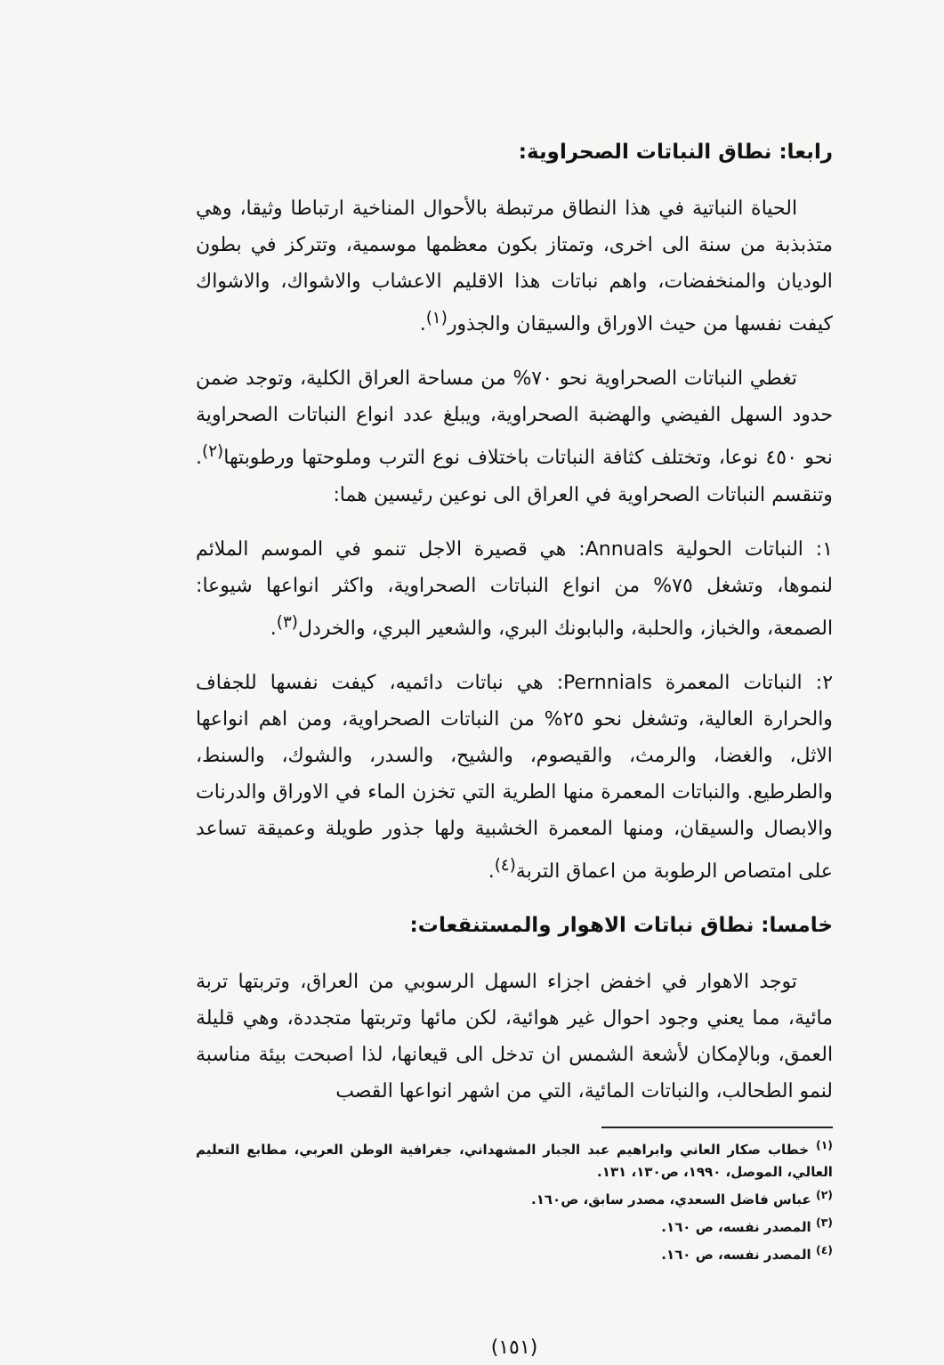رابعا: نطاق النباتات الصحراوية:
الحياة النباتية في هذا النطاق مرتبطة بالأحوال المناخية ارتباطا وثيقا، وهي متذبذبة من سنة الى اخرى، وتمتاز بكون معظمها موسمية، وتتركز في بطون الوديان والمنخفضات، واهم نباتات هذا الاقليم الاعشاب والاشواك، والاشواك كيفت نفسها من حيث الاوراق والسيقان والجذور<sup>(١)</sup>.
تغطي النباتات الصحراوية نحو ٧٠% من مساحة العراق الكلية، وتوجد ضمن حدود السهل الفيضي والهضبة الصحراوية، ويبلغ عدد انواع النباتات الصحراوية نحو ٤٥٠ نوعا، وتختلف كثافة النباتات باختلاف نوع الترب وملوحتها ورطوبتها<sup>(٢)</sup>. وتنقسم النباتات الصحراوية في العراق الى نوعين رئيسين هما:
١: النباتات الحولية Annuals: هي قصيرة الاجل تنمو في الموسم الملائم لنموها، وتشغل ٧٥% من انواع النباتات الصحراوية، واكثر انواعها شيوعا: الصمعة، والخباز، والحلبة، والبابونك البري، والشعير البري، والخردل<sup>(٣)</sup>.
٢: النباتات المعمرة Pernnials: هي نباتات دائميه، كيفت نفسها للجفاف والحرارة العالية، وتشغل نحو ٢٥% من النباتات الصحراوية، ومن اهم انواعها الاثل، والغضا، والرمث، والقيصوم، والشيح، والسدر، والشوك، والسنط، والطرطيع. والنباتات المعمرة منها الطرية التي تخزن الماء في الاوراق والدرنات والابصال والسيقان، ومنها المعمرة الخشبية ولها جذور طويلة وعميقة تساعد على امتصاص الرطوبة من اعماق التربة<sup>(٤)</sup>.
خامسا: نطاق نباتات الاهوار والمستنقعات:
توجد الاهوار في اخفض اجزاء السهل الرسوبي من العراق، وتربتها تربة مائية، مما يعني وجود احوال غير هوائية، لكن مائها وتربتها متجددة، وهي قليلة العمق، وبالإمكان لأشعة الشمس ان تدخل الى قيعانها، لذا اصبحت بيئة مناسبة لنمو الطحالب، والنباتات المائية، التي من اشهر انواعها القصب
<sup>(١)</sup> خطاب صكار العاني وابراهيم عبد الجبار المشهداني، جغرافية الوطن العربي، مطابع التعليم العالي، الموصل، ١٩٩٠، ص١٣٠، ١٣١.
<sup>(٢)</sup> عباس فاضل السعدي، مصدر سابق، ص١٦٠.
<sup>(٣)</sup> المصدر نفسه، ص ١٦٠.
<sup>(٤)</sup> المصدر نفسه، ص ١٦٠.
(١٥١)